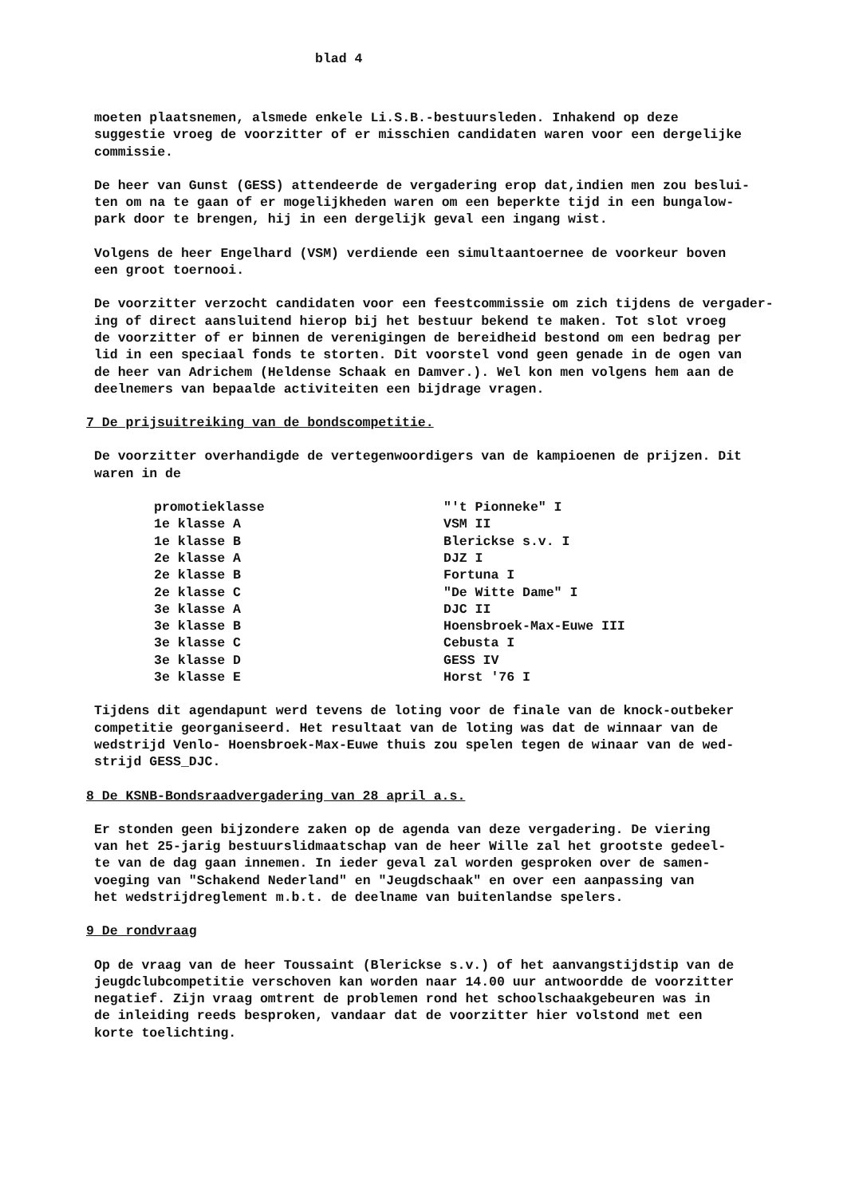blad 4
moeten plaatsnemen, alsmede enkele Li.S.B.-bestuursleden. Inhakend op deze
suggestie vroeg de voorzitter of er misschien candidaten waren voor een dergelijke
commissie.
De heer van Gunst (GESS) attendeerde de vergadering erop dat,indien men zou beslui-
ten om na te gaan of er mogelijkheden waren om een beperkte tijd in een bungalow-
park door te brengen, hij in een dergelijk geval een ingang wist.
Volgens de heer Engelhard (VSM) verdiende een simultaantoernee de voorkeur boven
een groot toernooi.
De voorzitter verzocht candidaten voor een feestcommissie om zich tijdens de vergader-
ing of direct aansluitend hierop bij het bestuur bekend te maken. Tot slot vroeg
de voorzitter of er binnen de verenigingen de bereidheid bestond om een bedrag per
lid in een speciaal fonds te storten. Dit voorstel vond geen genade in de ogen van
de heer van Adrichem (Heldense Schaak en Damver.). Wel kon men volgens hem aan de
deelnemers van bepaalde activiteiten een bijdrage vragen.
7 De prijsuitreiking van de bondscompetitie.
De voorzitter overhandigde de vertegenwoordigers van de kampioenen de prijzen. Dit
waren in de
| promotieklasse | "'t Pionneke" I |
| 1e klasse A | VSM II |
| 1e klasse B | Blerickse s.v. I |
| 2e klasse A | DJZ I |
| 2e klasse B | Fortuna I |
| 2e klasse C | "De Witte Dame" I |
| 3e klasse A | DJC II |
| 3e klasse B | Hoensbroek-Max-Euwe III |
| 3e klasse C | Cebusta I |
| 3e klasse D | GESS IV |
| 3e klasse E | Horst '76 I |
Tijdens dit agendapunt werd tevens de loting voor de finale van de knock-outbeker
competitie georganiseerd. Het resultaat van de loting was dat de winnaar van de
wedstrijd Venlo- Hoensbroek-Max-Euwe thuis zou spelen tegen de winaar van de wed-
strijd GESS_DJC.
8 De KSNB-Bondsraadvergadering van 28 april a.s.
Er stonden geen bijzondere zaken op de agenda van deze vergadering. De viering
van het 25-jarig bestuurslidmaatschap van de heer Wille zal het grootste gedeel-
te van de dag gaan innemen. In ieder geval zal worden gesproken over de samen-
voeging van "Schakend Nederland" en "Jeugdschaak" en over een aanpassing van
het wedstrijdreglement m.b.t. de deelname van buitenlandse spelers.
9 De rondvraag
Op de vraag van de heer Toussaint (Blerickse s.v.) of het aanvangstijdstip van de
jeugdclubcompetitie verschoven kan worden naar 14.00 uur antwoordde de voorzitter
negatief. Zijn vraag omtrent de problemen rond het schoolschaakgebeuren was in
de inleiding reeds besproken, vandaar dat de voorzitter hier volstond met een
korte toelichting.